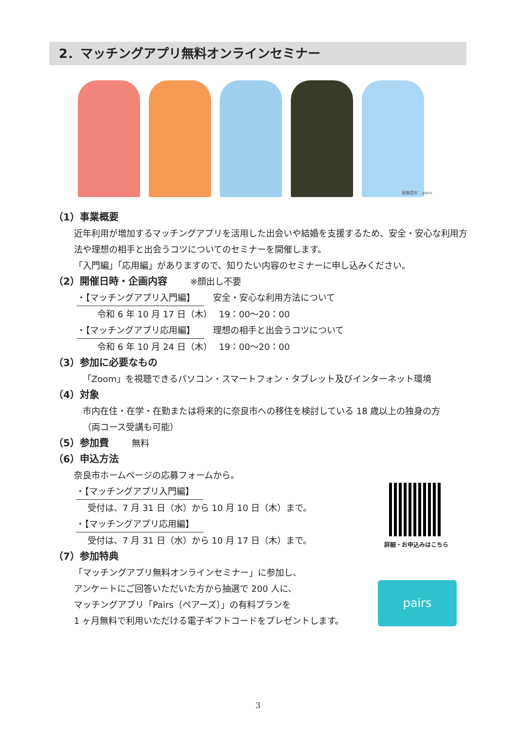2．マッチングアプリ無料オンラインセミナー
画像提供： pairs
（1）事業概要
近年利用が増加するマッチングアプリを活用した出会いや結婚を支援するため、安全・安心な利用方法や理想の相手と出会うコツについてのセミナーを開催します。
「入門編」「応用編」がありますので、知りたい内容のセミナーに申し込みください。
（2）開催日時・企画内容 ※顔出し不要
・【マッチングアプリ入門編】　安全・安心な利用方法について
令和 6 年 10 月 17 日（木）　 19：00～20：00
・【マッチングアプリ応用編】　理想の相手と出会うコツについて
令和 6 年 10 月 24 日（木）　 19：00～20：00
（3）参加に必要なもの
「Zoom」を視聴できるパソコン・スマートフォン・タブレット及びインターネット環境
（4）対象
市内在住・在学・在勤または将来的に奈良市への移住を検討している 18 歳以上の独身の方
（両コース受講も可能）
（5）参加費 無料
（6）申込方法
奈良市ホームページの応募フォームから。
・【マッチングアプリ入門編】
受付は、7 月 31 日（水）から 10 月 10 日（木）まで。
・【マッチングアプリ応用編】
受付は、7 月 31 日（水）から 10 月 17 日（木）まで。
（7）参加特典
「マッチングアプリ無料オンラインセミナー」に参加し、
アンケートにご回答いただいた方から抽選で 200 人に、
マッチングアプリ「Pairs（ペアーズ）」の有料プランを
1 ヶ月無料で利用いただける電子ギフトコードをプレゼントします。
詳細・お申込みはこちら
pairs
3